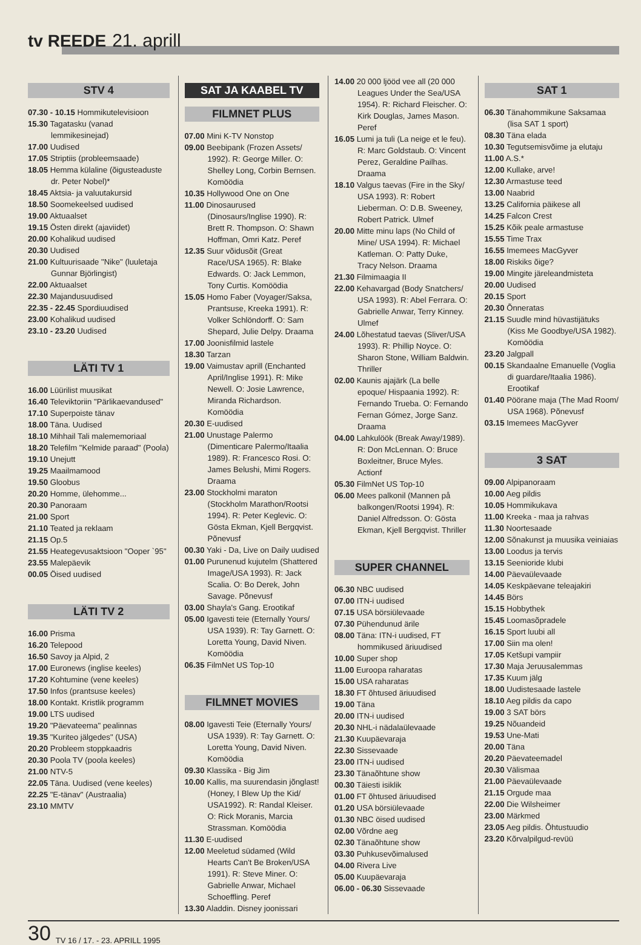tv REEDE 21. aprill
STV 4
07.30 - 10.15 Hommikutelevisioon
15.30 Tagatasku (vanad lemmikesinejad)
17.00 Uudised
17.05 Striptiis (probleemsaade)
18.05 Hemma külaline (õigusteaduste dr. Peter Nobel)*
18.45 Aktsia- ja valuutakursid
18.50 Soomekeelsed uudised
19.00 Aktuaalset
19.15 Östen direkt (ajaviidet)
20.00 Kohalikud uudised
20.30 Uudised
21.00 Kultuurisaade "Nike" (luuletaja Gunnar Björlingist)
22.00 Aktuaalset
22.30 Majandusuudised
22.35 - 22.45 Spordiuudised
23.00 Kohalikud uudised
23.10 - 23.20 Uudised
LÄTI TV 1
16.00 Lüürilist muusikat
16.40 Televiktoriin "Pärlikaevandused"
17.10 Superpoiste tänav
18.00 Täna. Uudised
18.10 Mihhail Tali malememoriaal
18.20 Telefilm "Kelmide paraad" (Poola)
19.10 Unejutt
19.25 Maailmamood
19.50 Gloobus
20.20 Homme, ülehomme...
20.30 Panoraam
21.00 Sport
21.10 Teated ja reklaam
21.15 Op.5
21.55 Heategevusaktsioon "Ooper `95"
23.55 Malepäevik
00.05 Öised uudised
LÄTI TV 2
16.00 Prisma
16.20 Telepood
16.50 Savoy ja Alpid, 2
17.00 Euronews (inglise keeles)
17.20 Kohtumine (vene keeles)
17.50 Infos (prantsuse keeles)
18.00 Kontakt. Kristlik programm
19.00 LTS uudised
19.20 "Päevateema" pealinnas
19.35 "Kuriteo jälgedes" (USA)
20.20 Probleem stoppkaadris
20.30 Poola TV (poola keeles)
21.00 NTV-5
22.05 Täna. Uudised (vene keeles)
22.25 "E-tänav" (Austraalia)
23.10 MMTV
SAT JA KAABEL TV
FILMNET PLUS
07.00 Mini K-TV Nonstop
09.00 Beebipank (Frozen Assets/ 1992). R: George Miller. O: Shelley Long, Corbin Bernsen. Komöödia
10.35 Hollywood One on One
11.00 Dinosaurused (Dinosaurs/Inglise 1990). R: Brett R. Thompson. O: Shawn Hoffman, Omri Katz. Peref
12.35 Suur võidusõit (Great Race/USA 1965). R: Blake Edwards. O: Jack Lemmon, Tony Curtis. Komöödia
15.05 Homo Faber (Voyager/Saksa, Prantsuse, Kreeka 1991). R: Volker Schlöndorff. O: Sam Shepard, Julie Delpy. Draama
17.00 Joonisfilmid lastele
18.30 Tarzan
19.00 Vaimustav aprill (Enchanted April/Inglise 1991). R: Mike Newell. O: Josie Lawrence, Miranda Richardson. Komöödia
20.30 E-uudised
21.00 Unustage Palermo (Dimenticare Palermo/Itaalia 1989). R: Francesco Rosi. O: James Belushi, Mimi Rogers. Draama
23.00 Stockholmi maraton (Stockholm Marathon/Rootsi 1994). R: Peter Keglevic. O: Gösta Ekman, Kjell Bergqvist. Põnevusf
00.30 Yaki - Da, Live on Daily uudised
01.00 Purunenud kujutelm (Shattered Image/USA 1993). R: Jack Scalia. O: Bo Derek, John Savage. Põnevusf
03.00 Shayla's Gang. Erootikaf
05.00 Igavesti teie (Eternally Yours/ USA 1939). R: Tay Garnett. O: Loretta Young, David Niven. Komöödia
06.35 FilmNet US Top-10
FILMNET MOVIES
08.00 Igavesti Teie (Eternally Yours/ USA 1939). R: Tay Garnett. O: Loretta Young, David Niven. Komöödia
09.30 Klassika - Big Jim
10.00 Kallis, ma suurendasin jõnglast! (Honey, I Blew Up the Kid/ USA1992). R: Randal Kleiser. O: Rick Moranis, Marcia Strassman. Komöödia
11.30 E-uudised
12.00 Meeletud südamed (Wild Hearts Can't Be Broken/USA 1991). R: Steve Miner. O: Gabrielle Anwar, Michael Schoeffling. Peref
13.30 Aladdin. Disney joonissari
14.00 20 000 ljööd vee all (20 000 Leagues Under the Sea/USA 1954). R: Richard Fleischer. O: Kirk Douglas, James Mason. Peref
16.05 Lumi ja tuli (La neige et le feu). R: Marc Goldstaub. O: Vincent Perez, Geraldine Pailhas. Draama
18.10 Valgus taevas (Fire in the Sky/ USA 1993). R: Robert Lieberman. O: D.B. Sweeney, Robert Patrick. Ulmef
20.00 Mitte minu laps (No Child of Mine/ USA 1994). R: Michael Katleman. O: Patty Duke, Tracy Nelson. Draama
21.30 Filmimaagia II
22.00 Kehavargad (Body Snatchers/ USA 1993). R: Abel Ferrara. O: Gabrielle Anwar, Terry Kinney. Ulmef
24.00 Lõhestatud taevas (Sliver/USA 1993). R: Phillip Noyce. O: Sharon Stone, William Baldwin. Thriller
02.00 Kaunis ajajärk (La belle epoque/ Hispaania 1992). R: Fernando Trueba. O: Fernando Fernan Gómez, Jorge Sanz. Draama
04.00 Lahkulöök (Break Away/1989). R: Don McLennan. O: Bruce Boxleitner, Bruce Myles. Actionf
05.30 FilmNet US Top-10
06.00 Mees palkonil (Mannen på balkongen/Rootsi 1994). R: Daniel Alfredsson. O: Gösta Ekman, Kjell Bergqvist. Thriller
SUPER CHANNEL
06.30 NBC uudised
07.00 ITN-i uudised
07.15 USA börsiülevaade
07.30 Pühendunud ärile
08.00 Täna: ITN-i uudised, FT hommikused äriuudised
10.00 Super shop
11.00 Euroopa raharatas
15.00 USA raharatas
18.30 FT õhtused äriuudised
19.00 Täna
20.00 ITN-i uudised
20.30 NHL-i nädalaülevaade
21.30 Kuupäevaraja
22.30 Sissevaade
23.00 ITN-i uudised
23.30 Tänaõhtune show
00.30 Täiesti isiklik
01.00 FT õhtused äriuudised
01.20 USA börsiülevaade
01.30 NBC öised uudised
02.00 Võrdne aeg
02.30 Tänaõhtune show
03.30 Puhkusevõimalused
04.00 Rivera Live
05.00 Kuupäevaraja
06.00 - 06.30 Sissevaade
SAT 1
06.30 Tänahommikune Saksamaa (lisa SAT 1 sport)
08.30 Täna elada
10.30 Tegutsemisvõime ja elutaju
11.00 A.S.*
12.00 Kullake, arve!
12.30 Armastuse teed
13.00 Naabrid
13.25 California päikese all
14.25 Falcon Crest
15.25 Kõik peale armastuse
15.55 Time Trax
16.55 Imemees MacGyver
18.00 Riskiks õige?
19.00 Mingite järeleandmisteta
20.00 Uudised
20.15 Sport
20.30 Õnneratas
21.15 Suudle mind hüvastijätuks (Kiss Me Goodbye/USA 1982). Komöödia
23.20 Jalgpall
00.15 Skandaalne Emanuelle (Voglia di guardare/Itaalia 1986). Erootikaf
01.40 Pöörane maja (The Mad Room/ USA 1968). Põnevusf
03.15 Imemees MacGyver
3 SAT
09.00 Alpipanoraam
10.00 Aeg pildis
10.05 Hommikukava
11.00 Kreeka - maa ja rahvas
11.30 Noortesaade
12.00 Sõnakunst ja muusika veiniaias
13.00 Loodus ja tervis
13.15 Seenioride klubi
14.00 Päevaülevaade
14.05 Keskpäevane teleajakiri
14.45 Börs
15.15 Hobbythek
15.45 Loomasõpradele
16.15 Sport luubi all
17.00 Siin ma olen!
17.05 Ketšupi vampiir
17.30 Maja Jeruusalemmas
17.35 Kuum jälg
18.00 Uudistesaade lastele
18.10 Aeg pildis da capo
19.00 3 SAT börs
19.25 Nõuandeid
19.53 Une-Mati
20.00 Täna
20.20 Päevateemadel
20.30 Välismaa
21.00 Päevaülevaade
21.15 Orgude maa
22.00 Die Wilsheimer
23.00 Märkmed
23.05 Aeg pildis. Õhtustuudio
23.20 Kõrvalpilgud-revüü
30 TV 16 / 17. - 23. APRILL 1995